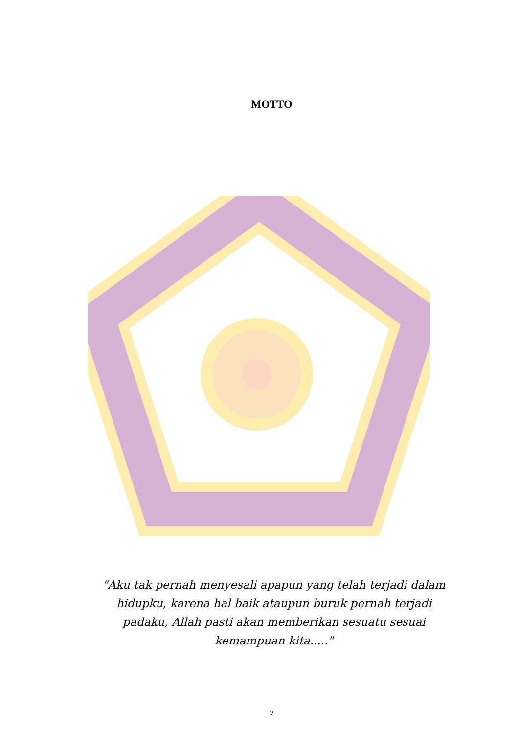MOTTO
"Aku tak pernah menyesali apapun yang telah terjadi dalam hidupku, karena hal baik ataupun buruk pernah terjadi padaku, Allah pasti akan memberikan sesuatu sesuai kemampuan kita....."
v